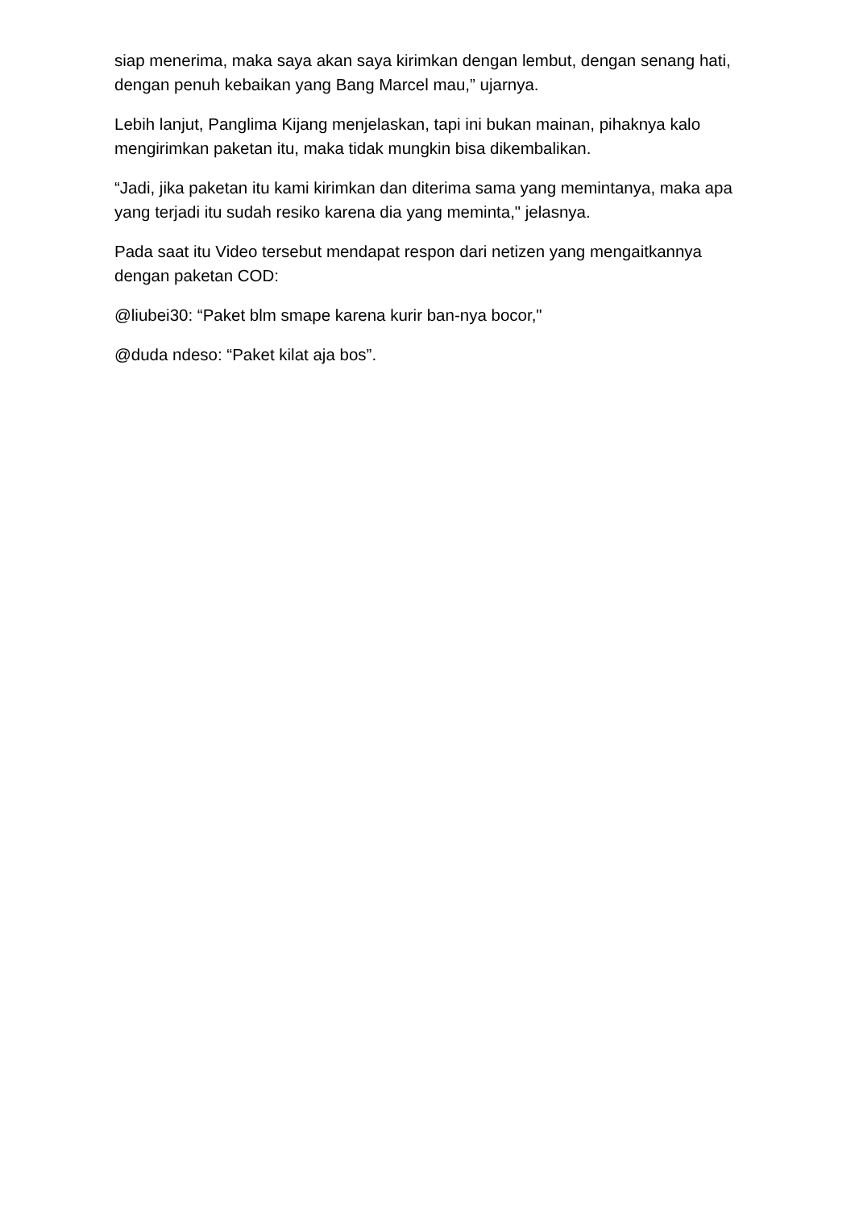siap menerima, maka saya akan saya kirimkan dengan lembut, dengan senang hati, dengan penuh kebaikan yang Bang Marcel mau,” ujarnya.
Lebih lanjut, Panglima Kijang menjelaskan, tapi ini bukan mainan, pihaknya kalo mengirimkan paketan itu, maka tidak mungkin bisa dikembalikan.
“Jadi, jika paketan itu kami kirimkan dan diterima sama yang memintanya, maka apa yang terjadi itu sudah resiko karena dia yang meminta," jelasnya.
Pada saat itu Video tersebut mendapat respon dari netizen yang mengaitkannya dengan paketan COD:
@liubei30: “Paket blm smape karena kurir ban-nya bocor,"
@duda ndeso: “Paket kilat aja bos”.